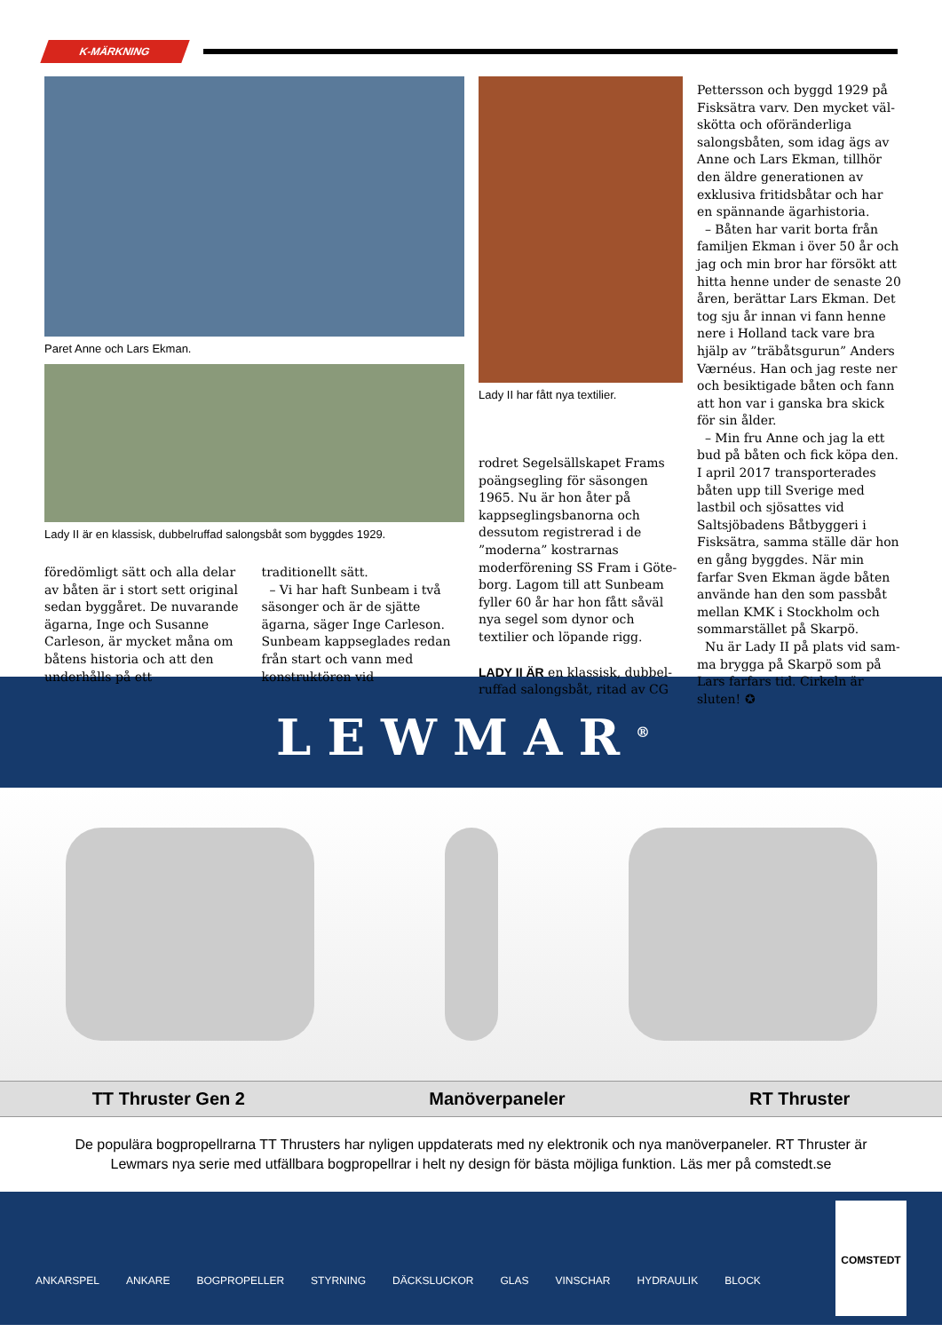K-MÄRKNING
Paret Anne och Lars Ekman.
Lady II är en klassisk, dubbelruffad salongsbåt som byggdes 1929.
föredömligt sätt och alla delar av båten är i stort sett original sedan byggåret. De nuvarande ägarna, Inge och Susanne Carleson, är mycket måna om båtens historia och att den underhålls på ett
traditionellt sätt.
– Vi har haft Sunbeam i två säsonger och är de sjätte ägarna, säger Inge Carleson. Sunbeam kappseglades redan från start och vann med konstruktören vid
Lady II har fått nya textilier.
rodret Segelsällskapet Frams poängsegling för säsongen 1965. Nu är hon åter på kappseglings­banorna och dessutom registre­rad i de ”moderna” kostrarnas moderförening SS Fram i Göte­borg. Lagom till att Sunbeam fyller 60 år har hon fått såväl nya segel som dynor och textilier och löpande rigg.
LADY II ÄR en klassisk, dubbel­ruffad salongsbåt, ritad av CG
Pettersson och byggd 1929 på Fisksätra varv. Den mycket väl­skötta och oföränderliga salongs­båten, som idag ägs av Anne och Lars Ekman, tillhör den äldre generationen av exklusiva fri­tidsbåtar och har en spännande ägarhistoria.
– Båten har varit borta från familjen Ekman i över 50 år och jag och min bror har försökt att hitta henne under de senaste 20 åren, berättar Lars Ekman. Det tog sju år innan vi fann henne nere i Holland tack vare bra hjälp av ”träbåtsgurun” Anders Vær­néus. Han och jag reste ner och besiktigade båten och fann att hon var i ganska bra skick för sin ålder.
– Min fru Anne och jag la ett bud på båten och fick köpa den. I april 2017 transporterades båten upp till Sverige med lastbil och sjösattes vid Saltsjöbadens Båtbyggeri i Fisksätra, samma ställe där hon en gång byggdes. När min farfar Sven Ekman ägde båten använde han den som passbåt mellan KMK i Stockholm och sommarstället på Skarpö.
Nu är Lady II på plats vid sam­ma brygga på Skarpö som på Lars farfars tid. Cirkeln är sluten! ✪
LEWMAR<sup>®</sup>
TT Thruster Gen 2 Manöverpaneler RT Thruster
De populära bogpropellrarna TT Thrusters har nyligen uppdaterats med ny elektronik och nya manöverpaneler. RT Thruster är Lewmars nya serie med utfällbara bogpropellrar i helt ny design för bästa möjliga funktion. Läs mer på comstedt.se
ANKARSPEL ANKARE BOGPROPELLER STYRNING DÄCKSLUCKOR GLAS VINSCHAR HYDRAULIK BLOCK
COMSTEDT